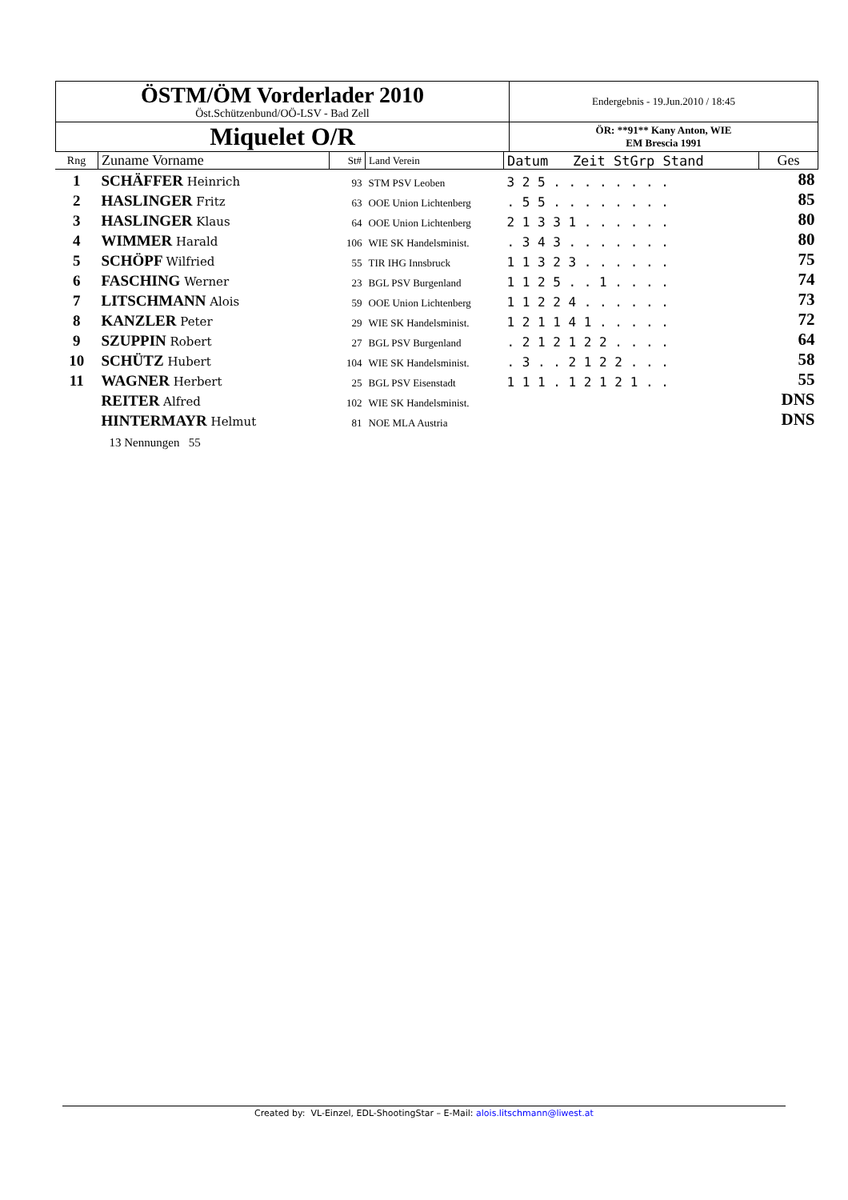| ÖSTM/ÖM Vorderlader 2010 Öst.Schützenbund/OÖ-LSV - Bad Zell | Endergebnis - 19.Jun.2010 / 18:45 |
| Miquelet O/R | ÖR: **91** Kany Anton, WIE EM Brescia 1991 |
| Rng | Zuname Vorname | St# | Land Verein | Datum Zeit StGrp Stand | Ges |
| --- | --- | --- | --- | --- | --- |
| 1 | SCHÄFFER Heinrich | 93 | STM PSV Leoben | 3 2 5 . . . . . . . . | 88 |
| 2 | HASLINGER Fritz | 63 | OOE Union Lichtenberg | . 5 5 . . . . . . . . | 85 |
| 3 | HASLINGER Klaus | 64 | OOE Union Lichtenberg | 2 1 3 3 1 . . . . . . | 80 |
| 4 | WIMMER Harald | 106 | WIE SK Handelsminist. | . 3 4 3 . . . . . . . | 80 |
| 5 | SCHÖPF Wilfried | 55 | TIR IHG Innsbruck | 1 1 3 2 3 . . . . . . | 75 |
| 6 | FASCHING Werner | 23 | BGL PSV Burgenland | 1 1 2 5 . . 1 . . . . | 74 |
| 7 | LITSCHMANN Alois | 59 | OOE Union Lichtenberg | 1 1 2 2 4 . . . . . . | 73 |
| 8 | KANZLER Peter | 29 | WIE SK Handelsminist. | 1 2 1 1 4 1 . . . . . | 72 |
| 9 | SZUPPIN Robert | 27 | BGL PSV Burgenland | . 2 1 2 1 2 2 . . . . | 64 |
| 10 | SCHÜTZ Hubert | 104 | WIE SK Handelsminist. | . 3 . . 2 1 2 2 . . . | 58 |
| 11 | WAGNER Herbert | 25 | BGL PSV Eisenstadt | 1 1 1 . 1 2 1 2 1 . . | 55 |
| | REITER Alfred | 102 | WIE SK Handelsminist. | | DNS |
| | HINTERMAYR Helmut | 81 | NOE MLA Austria | | DNS |
| | 13 Nennungen 55 | | | | |
Created by: VL-Einzel, EDL-ShootingStar – E-Mail: alois.litschmann@liwest.at